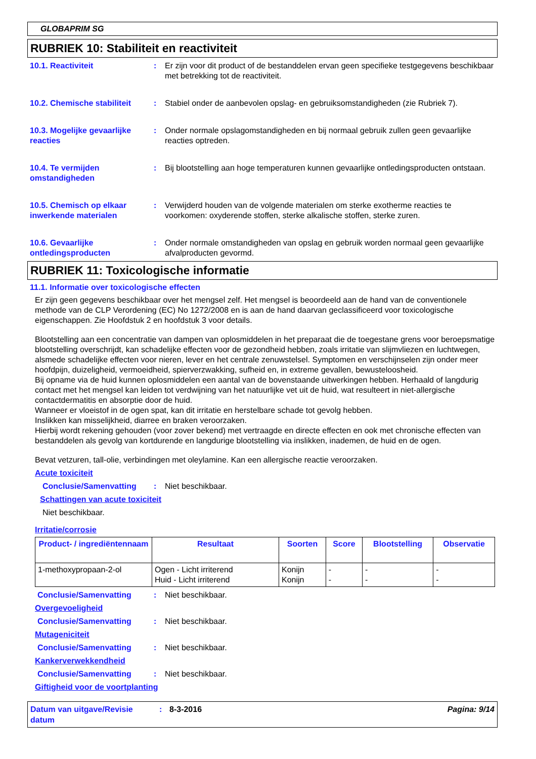GLOBAPRIM SG
RUBRIEK 10: Stabiliteit en reactiviteit
10.1. Reactiviteit : Er zijn voor dit product of de bestanddelen ervan geen specifieke testgegevens beschikbaar met betrekking tot de reactiviteit.
10.2. Chemische stabiliteit
: Stabiel onder de aanbevolen opslag- en gebruiksomstandigheden (zie Rubriek 7).
10.3. Mogelijke gevaarlijke reacties
: Onder normale opslagomstandigheden en bij normaal gebruik zullen geen gevaarlijke reacties optreden.
10.4. Te vermijden omstandigheden
: Bij blootstelling aan hoge temperaturen kunnen gevaarlijke ontledingsproducten ontstaan.
10.5. Chemisch op elkaar inwerkende materialen
: Verwijderd houden van de volgende materialen om sterke exotherme reacties te voorkomen: oxyderende stoffen, sterke alkalische stoffen, sterke zuren.
10.6. Gevaarlijke ontledingsproducten
: Onder normale omstandigheden van opslag en gebruik worden normaal geen gevaarlijke afvalproducten gevormd.
RUBRIEK 11: Toxicologische informatie
11.1. Informatie over toxicologische effecten
Er zijn geen gegevens beschikbaar over het mengsel zelf. Het mengsel is beoordeeld aan de hand van de conventionele methode van de CLP Verordening (EC) No 1272/2008 en is aan de hand daarvan geclassificeerd voor toxicologische eigenschappen. Zie Hoofdstuk 2 en hoofdstuk 3 voor details.
Blootstelling aan een concentratie van dampen van oplosmiddelen in het preparaat die de toegestane grens voor beroepsmatige blootstelling overschrijdt, kan schadelijke effecten voor de gezondheid hebben, zoals irritatie van slijmvliezen en luchtwegen, alsmede schadelijke effecten voor nieren, lever en het centrale zenuwstelsel. Symptomen en verschijnselen zijn onder meer hoofdpijn, duizeligheid, vermoeidheid, spierverzwakking, sufheid en, in extreme gevallen, bewusteloosheid.
Bij opname via de huid kunnen oplosmiddelen een aantal van de bovenstaande uitwerkingen hebben. Herhaald of langdurig contact met het mengsel kan leiden tot verdwijning van het natuurlijke vet uit de huid, wat resulteert in niet-allergische contactdermatitis en absorptie door de huid.
Wanneer er vloeistof in de ogen spat, kan dit irritatie en herstelbare schade tot gevolg hebben.
Inslikken kan misselijkheid, diarree en braken veroorzaken.
Hierbij wordt rekening gehouden (voor zover bekend) met vertraagde en directe effecten en ook met chronische effecten van bestanddelen als gevolg van kortdurende en langdurige blootstelling via inslikken, inademen, de huid en de ogen.
Bevat vetzuren, tall-olie, verbindingen met oleylamine. Kan een allergische reactie veroorzaken.
Acute toxiciteit
Conclusie/Samenvatting : Niet beschikbaar.
Schattingen van acute toxiciteit
Niet beschikbaar.
Irritatie/corrosie
| Product- / ingrediëntennaam | Resultaat | Soorten | Score | Blootstelling | Observatie |
| --- | --- | --- | --- | --- | --- |
| 1-methoxypropaan-2-ol | Ogen - Licht irriterend Huid - Licht irriterend | Konijn Konijn | - - | - - | - - |
Conclusie/Samenvatting : Niet beschikbaar.
Overgevoeligheid
Conclusie/Samenvatting : Niet beschikbaar.
Mutageniciteit
Conclusie/Samenvatting : Niet beschikbaar.
Kankerverwekkendheid
Conclusie/Samenvatting : Niet beschikbaar.
Giftigheid voor de voortplanting
Datum van uitgave/Revisie datum
: 8-3-2016 Pagina: 9/14